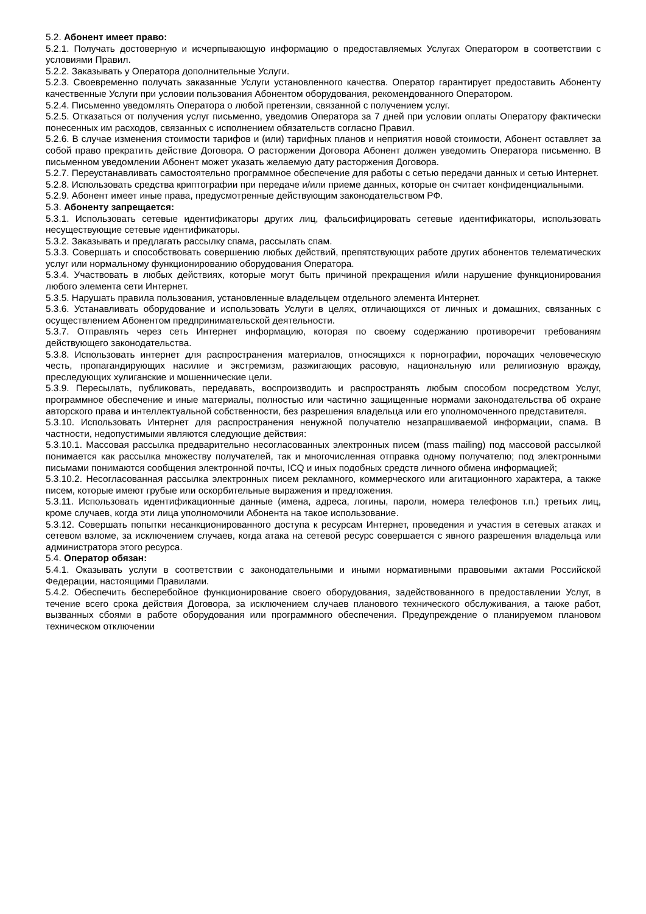5.2. Абонент имеет право:
5.2.1. Получать достоверную и исчерпывающую информацию о предоставляемых Услугах Оператором в соответствии с условиями Правил.
5.2.2. Заказывать у Оператора дополнительные Услуги.
5.2.3. Своевременно получать заказанные Услуги установленного качества. Оператор гарантирует предоставить Абоненту качественные Услуги при условии пользования Абонентом оборудования, рекомендованного Оператором.
5.2.4. Письменно уведомлять Оператора о любой претензии, связанной с получением услуг.
5.2.5. Отказаться от получения услуг письменно, уведомив Оператора за 7 дней при условии оплаты Оператору фактически понесенных им расходов, связанных с исполнением обязательств согласно Правил.
5.2.6. В случае изменения стоимости тарифов и (или) тарифных планов и неприятия новой стоимости, Абонент оставляет за собой право прекратить действие Договора. О расторжении Договора Абонент должен уведомить Оператора письменно. В письменном уведомлении Абонент может указать желаемую дату расторжения Договора.
5.2.7. Переустанавливать самостоятельно программное обеспечение для работы с сетью передачи данных и сетью Интернет.
5.2.8. Использовать средства криптографии при передаче и/или приеме данных, которые он считает конфиденциальными.
5.2.9. Абонент имеет иные права, предусмотренные действующим законодательством РФ.
5.3. Абоненту запрещается:
5.3.1. Использовать сетевые идентификаторы других лиц, фальсифицировать сетевые идентификаторы, использовать несуществующие сетевые идентификаторы.
5.3.2. Заказывать и предлагать рассылку спама, рассылать спам.
5.3.3. Совершать и способствовать совершению любых действий, препятствующих работе других абонентов телематических услуг или нормальному функционированию оборудования Оператора.
5.3.4. Участвовать в любых действиях, которые могут быть причиной прекращения и/или нарушение функционирования любого элемента сети Интернет.
5.3.5. Нарушать правила пользования, установленные владельцем отдельного элемента Интернет.
5.3.6. Устанавливать оборудование и использовать Услуги в целях, отличающихся от личных и домашних, связанных с осуществлением Абонентом предпринимательской деятельности.
5.3.7. Отправлять через сеть Интернет информацию, которая по своему содержанию противоречит требованиям действующего законодательства.
5.3.8. Использовать интернет для распространения материалов, относящихся к порнографии, порочащих человеческую честь, пропагандирующих насилие и экстремизм, разжигающих расовую, национальную или религиозную вражду, преследующих хулиганские и мошеннические цели.
5.3.9. Пересылать, публиковать, передавать, воспроизводить и распространять любым способом посредством Услуг, программное обеспечение и иные материалы, полностью или частично защищенные нормами законодательства об охране авторского права и интеллектуальной собственности, без разрешения владельца или его уполномоченного представителя.
5.3.10. Использовать Интернет для распространения ненужной получателю незапрашиваемой информации, спама. В частности, недопустимыми являются следующие действия:
5.3.10.1. Массовая рассылка предварительно несогласованных электронных писем (mass mailing) под массовой рассылкой понимается как рассылка множеству получателей, так и многочисленная отправка одному получателю; под электронными письмами понимаются сообщения электронной почты, ICQ и иных подобных средств личного обмена информацией;
5.3.10.2. Несогласованная рассылка электронных писем рекламного, коммерческого или агитационного характера, а также писем, которые имеют грубые или оскорбительные выражения и предложения.
5.3.11. Использовать идентификационные данные (имена, адреса, логины, пароли, номера телефонов т.п.) третьих лиц, кроме случаев, когда эти лица уполномочили Абонента на такое использование.
5.3.12. Совершать попытки несанкционированного доступа к ресурсам Интернет, проведения и участия в сетевых атаках и сетевом взломе, за исключением случаев, когда атака на сетевой ресурс совершается с явного разрешения владельца или администратора этого ресурса.
5.4. Оператор обязан:
5.4.1. Оказывать услуги в соответствии с законодательными и иными нормативными правовыми актами Российской Федерации, настоящими Правилами.
5.4.2. Обеспечить бесперебойное функционирование своего оборудования, задействованного в предоставлении Услуг, в течение всего срока действия Договора, за исключением случаев планового технического обслуживания, а также работ, вызванных сбоями в работе оборудования или программного обеспечения. Предупреждение о планируемом плановом техническом отключении